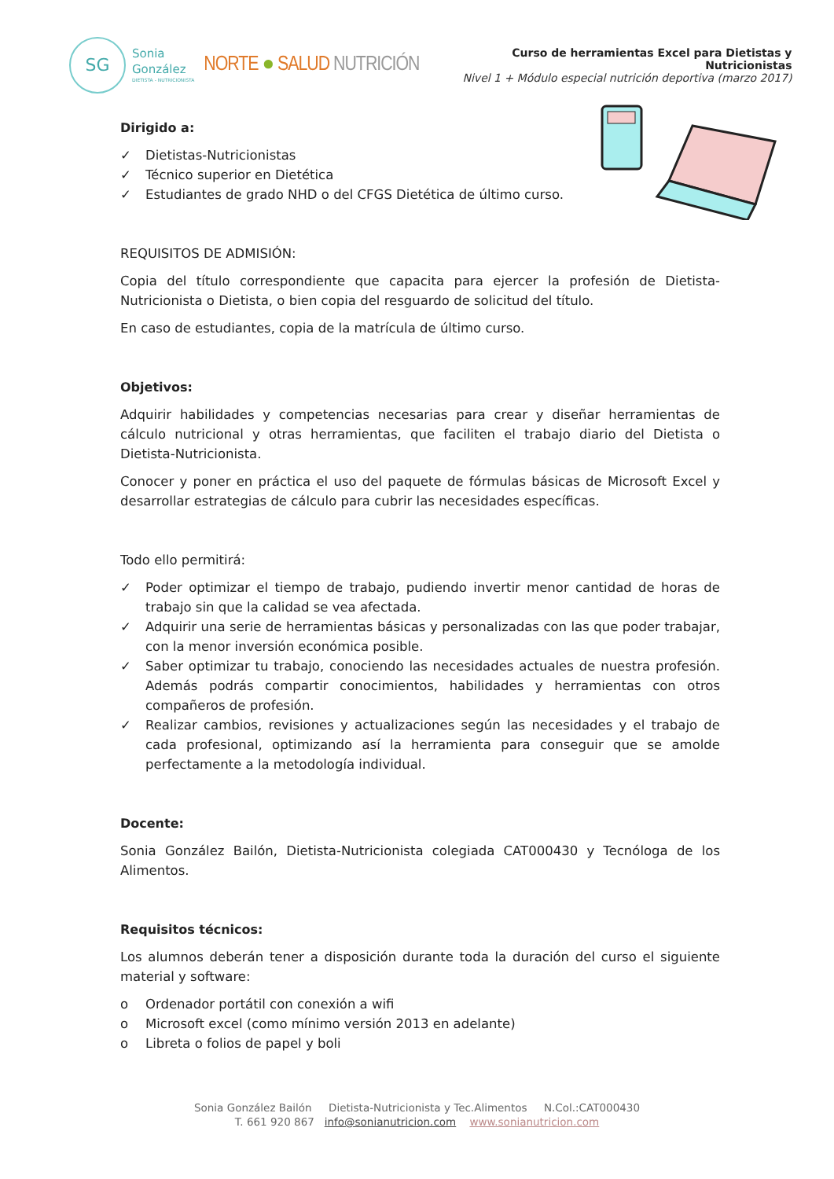SG
Sonia
González
DIETISTA - NUTRICIONISTA
NORTE ● SALUD NUTRICIÓN
Curso de herramientas Excel para Dietistas y Nutricionistas
Nivel 1 + Módulo especial nutrición deportiva (marzo 2017)
Dirigido a:
✓ Dietistas-Nutricionistas
✓ Técnico superior en Dietética
✓ Estudiantes de grado NHD o del CFGS Dietética de último curso.
REQUISITOS DE ADMISIÓN:
Copia del título correspondiente que capacita para ejercer la profesión de Dietista-Nutricionista o Dietista, o bien copia del resguardo de solicitud del título.
En caso de estudiantes, copia de la matrícula de último curso.
Objetivos:
Adquirir habilidades y competencias necesarias para crear y diseñar herramientas de cálculo nutricional y otras herramientas, que faciliten el trabajo diario del Dietista o Dietista-Nutricionista.
Conocer y poner en práctica el uso del paquete de fórmulas básicas de Microsoft Excel y desarrollar estrategias de cálculo para cubrir las necesidades específicas.
Todo ello permitirá:
✓ Poder optimizar el tiempo de trabajo, pudiendo invertir menor cantidad de horas de trabajo sin que la calidad se vea afectada.
✓ Adquirir una serie de herramientas básicas y personalizadas con las que poder trabajar, con la menor inversión económica posible.
✓ Saber optimizar tu trabajo, conociendo las necesidades actuales de nuestra profesión. Además podrás compartir conocimientos, habilidades y herramientas con otros compañeros de profesión.
✓ Realizar cambios, revisiones y actualizaciones según las necesidades y el trabajo de cada profesional, optimizando así la herramienta para conseguir que se amolde perfectamente a la metodología individual.
Docente:
Sonia González Bailón, Dietista-Nutricionista colegiada CAT000430 y Tecnóloga de los Alimentos.
Requisitos técnicos:
Los alumnos deberán tener a disposición durante toda la duración del curso el siguiente material y software:
o Ordenador portátil con conexión a wifi
o Microsoft excel (como mínimo versión 2013 en adelante)
o Libreta o folios de papel y boli
Sonia González Bailón Dietista-Nutricionista y Tec.Alimentos N.Col.:CAT000430
T. 661 920 867 info@sonianutricion.com www.sonianutricion.com